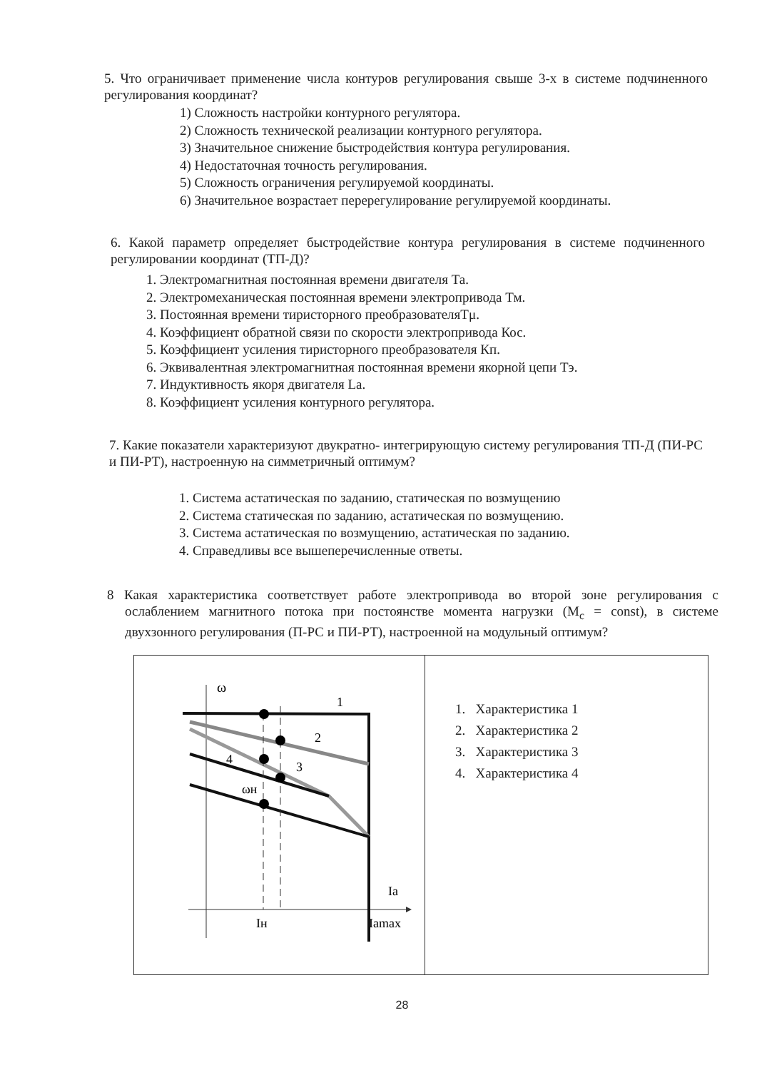5. Что ограничивает применение числа контуров регулирования свыше 3-х в системе подчиненного регулирования координат?
1) Сложность настройки контурного регулятора.
2) Сложность технической реализации контурного регулятора.
3) Значительное снижение быстродействия контура регулирования.
4) Недостаточная точность регулирования.
5) Сложность ограничения регулируемой координаты.
6) Значительное возрастает перерегулирование регулируемой координаты.
6. Какой параметр определяет быстродействие контура регулирования в системе подчиненного регулировании координат (ТП-Д)?
1. Электромагнитная постоянная времени двигателя Та.
2. Электромеханическая постоянная времени электропривода Тм.
3. Постоянная времени тиристорного преобразователяTμ.
4. Коэффициент обратной связи по скорости электропривода Кос.
5. Коэффициент усиления тиристорного преобразователя Кп.
6. Эквивалентная электромагнитная постоянная времени якорной цепи Тэ.
7. Индуктивность якоря двигателя La.
8. Коэффициент усиления контурного регулятора.
7. Какие показатели характеризуют двукратно- интегрирующую систему регулирования ТП-Д (ПИ-РС и ПИ-РТ), настроенную на симметричный оптимум?
1. Система астатическая по заданию, статическая по возмущению
2. Система статическая по заданию, астатическая по возмущению.
3. Система астатическая по возмущению, астатическая по заданию.
4. Справедливы все вышеперечисленные ответы.
8 Какая характеристика соответствует работе электропривода во второй зоне регулирования с ослаблением магнитного потока при постоянстве момента нагрузки (M<sub>c</sub> = const), в системе двухзонного регулирования (П-РС и ПИ-РТ), настроенной на модульный оптимум?
| ω 1 2 3 4 ωн Ia Iн Iamax | 1. Характеристика 1 2. Характеристика 2 3. Характеристика 3 4. Характеристика 4 |
28